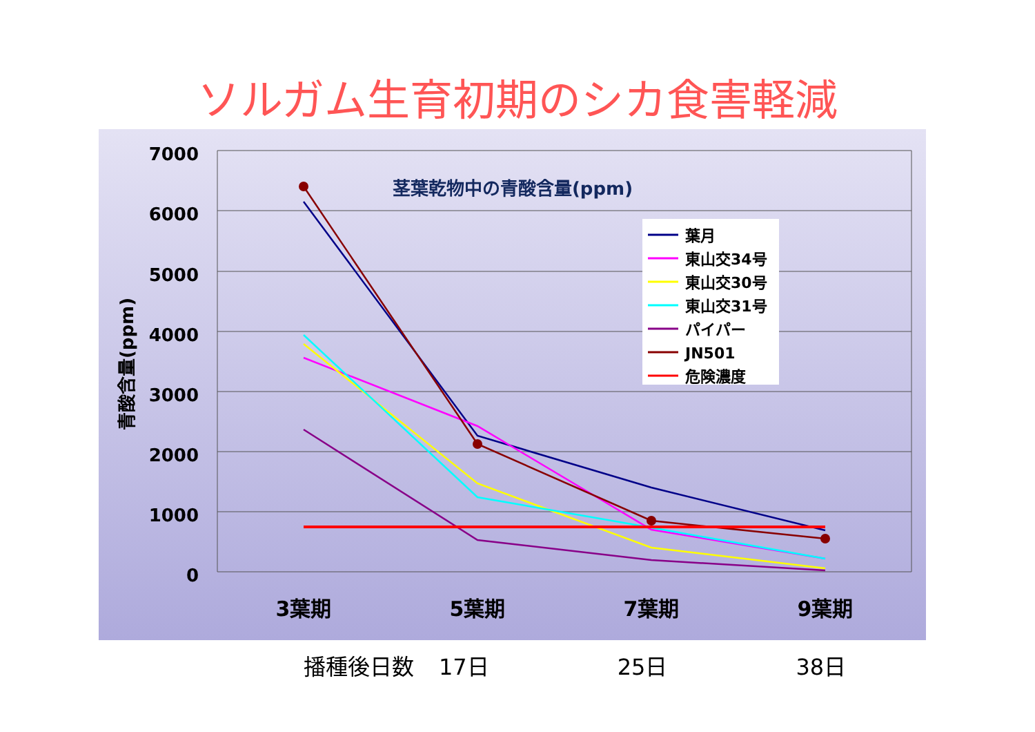ソルガム生育初期のシカ食害軽減
7000
6000
5000
4000
3000
2000
1000
0
茎葉乾物中の青酸含量(ppm)
青酸含量(ppm)
3葉期
5葉期
7葉期
9葉期
葉月
東山交34号
東山交30号
東山交31号
パイパー
JN501
危険濃度
播種後日数 17日 25日 38日